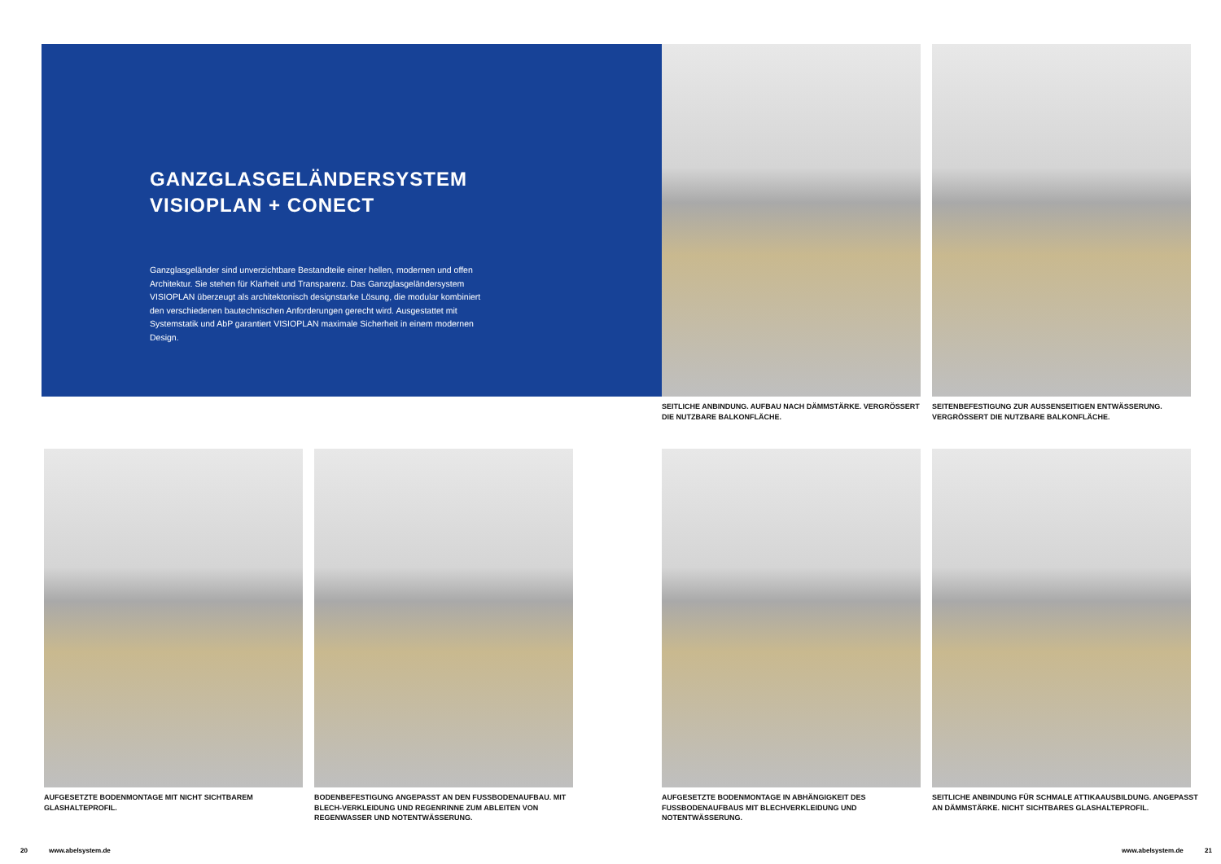GANZGLASGELÄNDERSYSTEM
VISIOPLAN + CONECT
Ganzglasgeländer sind unverzichtbare Bestandteile einer hellen, modernen und offen Architektur. Sie stehen für Klarheit und Transparenz. Das Ganzglasgeländersystem VISIOPLAN überzeugt als architektonisch designstarke Lösung, die modular kombiniert den verschiedenen bautechnischen Anforderungen gerecht wird. Ausgestattet mit Systemstatik und AbP garantiert VISIOPLAN maximale Sicherheit in einem modernen Design.
SEITLICHE ANBINDUNG. AUFBAU NACH DÄMMSTÄRKE. VERGRÖSSERT DIE NUTZBARE BALKONFLÄCHE.
SEITENBEFESTIGUNG ZUR AUSSENSEITIGEN ENTWÄSSERUNG. VERGRÖSSERT DIE NUTZBARE BALKONFLÄCHE.
AUFGESETZTE BODENMONTAGE MIT NICHT SICHTBAREM GLASHALTEPROFIL.
BODENBEFESTIGUNG ANGEPASST AN DEN FUSSBODENAUFBAU. MIT BLECH-VERKLEIDUNG UND REGENRINNE ZUM ABLEITEN VON REGENWASSER UND NOTENTWÄSSERUNG.
AUFGESETZTE BODENMONTAGE IN ABHÄNGIGKEIT DES FUSSBODENAUFBAUS MIT BLECHVERKLEIDUNG UND NOTENTWÄSSERUNG.
SEITLICHE ANBINDUNG FÜR SCHMALE ATTIKAAUSBILDUNG. ANGEPASST AN DÄMMSTÄRKE. NICHT SICHTBARES GLASHALTEPROFIL.
20 www.abelsystem.de www.abelsystem.de 21